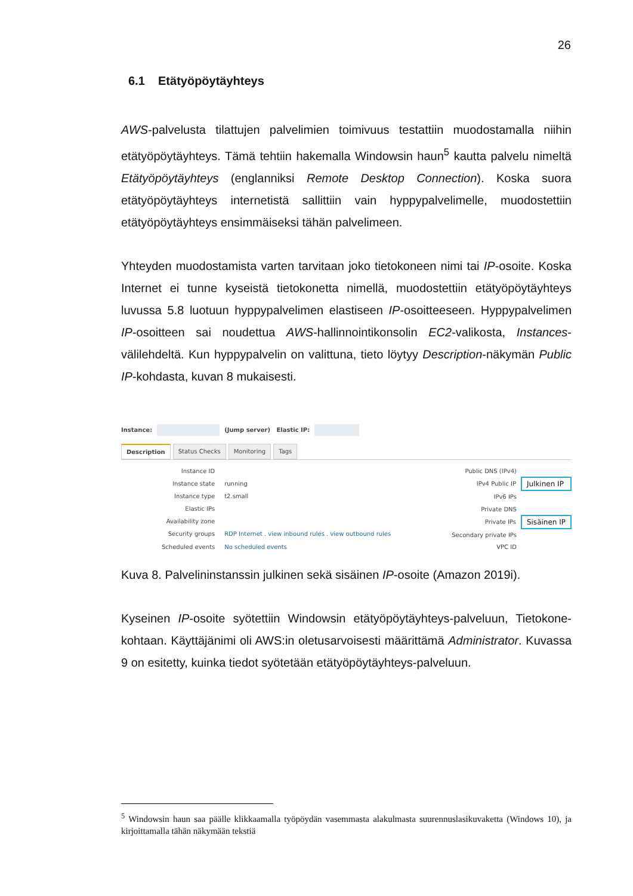26
6.1 Etätyöpöytäyhteys
AWS-palvelusta tilattujen palvelimien toimivuus testattiin muodostamalla niihin etätyöpöytäyhteys. Tämä tehtiin hakemalla Windowsin haun<sup>5</sup> kautta palvelu nimeltä Etätyöpöytäyhteys (englanniksi Remote Desktop Connection). Koska suora etätyöpöytäyhteys internetistä sallittiin vain hyppypalvelimelle, muodostettiin etätyöpöytäyhteys ensimmäiseksi tähän palvelimeen.
Yhteyden muodostamista varten tarvitaan joko tietokoneen nimi tai IP-osoite. Koska Internet ei tunne kyseistä tietokonetta nimellä, muodostettiin etätyöpöytäyhteys luvussa 5.8 luotuun hyppypalvelimen elastiseen IP-osoitteeseen. Hyppypalvelimen IP-osoitteen sai noudettua AWS-hallinnointikonsolin EC2-valikosta, Instances-välilehdeltä. Kun hyppypalvelin on valittuna, tieto löytyy Description-näkymän Public IP-kohdasta, kuvan 8 mukaisesti.
Instance: (Jump server) Elastic IP:
Description Status Checks Monitoring Tags
| Instance ID | |
| Instance state | running |
| Instance type | t2.small |
| Elastic IPs | |
| Availability zone | |
| Security groups | RDP Internet . view inbound rules . view outbound rules |
| Scheduled events | No scheduled events |
| Public DNS (IPv4) | |
| IPv4 Public IP | Julkinen IP |
| IPv6 IPs | |
| Private DNS | |
| Private IPs | Sisäinen IP |
| Secondary private IPs | |
| VPC ID | |
Kuva 8. Palvelininstanssin julkinen sekä sisäinen IP-osoite (Amazon 2019i).
Kyseinen IP-osoite syötettiin Windowsin etätyöpöytäyhteys-palveluun, Tietokone-kohtaan. Käyttäjänimi oli AWS:in oletusarvoisesti määrittämä Administrator. Kuvassa 9 on esitetty, kuinka tiedot syötetään etätyöpöytäyhteys-palveluun.
<sup>5</sup> Windowsin haun saa päälle klikkaamalla työpöydän vasemmasta alakulmasta suurennuslasikuvaketta (Windows 10), ja kirjoittamalla tähän näkymään tekstiä